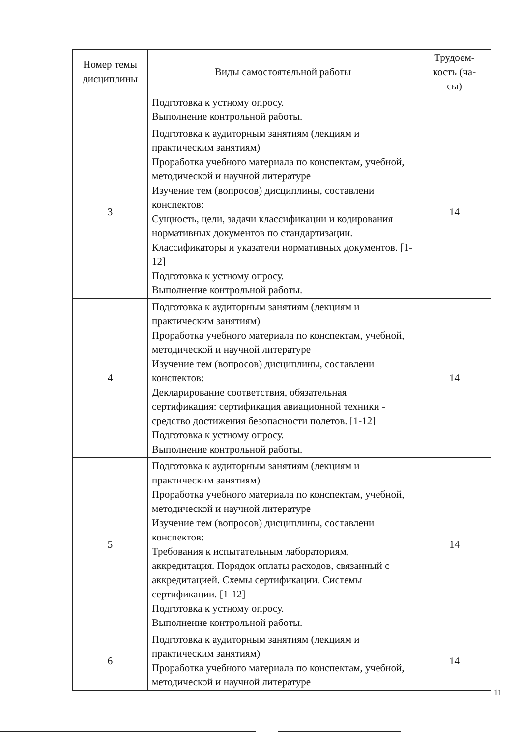| Номер темы дисциплины | Виды самостоятельной работы | Трудоем- кость (ча- сы) |
| --- | --- | --- |
| | Подготовка к устному опросу. Выполнение контрольной работы. | |
| 3 | Подготовка к аудиторным занятиям (лекциям и практическим занятиям) Проработка учебного материала по конспектам, учебной, методической и научной литературе Изучение тем (вопросов) дисциплины, составлени конспектов: Сущность, цели, задачи классификации и кодирования нормативных документов по стандартизации. Классификаторы и указатели нормативных документов. [1-12] Подготовка к устному опросу. Выполнение контрольной работы. | 14 |
| 4 | Подготовка к аудиторным занятиям (лекциям и практическим занятиям) Проработка учебного материала по конспектам, учебной, методической и научной литературе Изучение тем (вопросов) дисциплины, составлени конспектов: Декларирование соответствия, обязательная сертификация: сертификация авиационной техники - средство достижения безопасности полетов. [1-12] Подготовка к устному опросу. Выполнение контрольной работы. | 14 |
| 5 | Подготовка к аудиторным занятиям (лекциям и практическим занятиям) Проработка учебного материала по конспектам, учебной, методической и научной литературе Изучение тем (вопросов) дисциплины, составлени конспектов: Требования к испытательным лабораториям, аккредитация. Порядок оплаты расходов, связанный с аккредитацией. Схемы сертификации. Системы сертификации. [1-12] Подготовка к устному опросу. Выполнение контрольной работы. | 14 |
| 6 | Подготовка к аудиторным занятиям (лекциям и практическим занятиям) Проработка учебного материала по конспектам, учебной, методической и научной литературе | 14 |
11